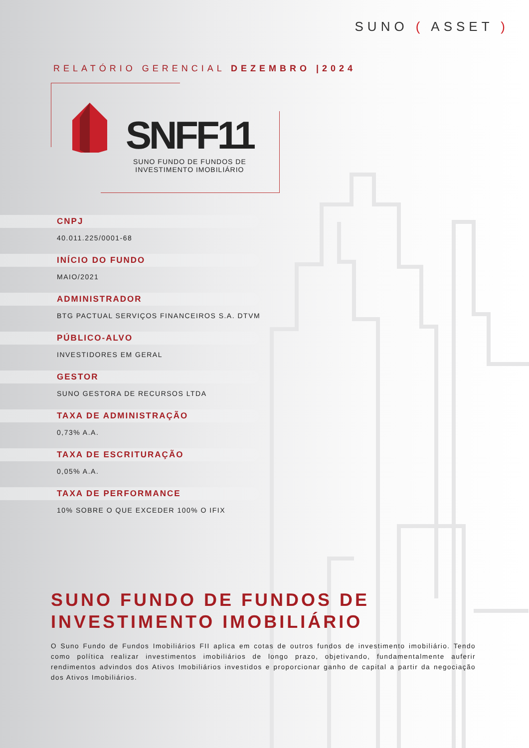SUNO ( ASSET )
RELATÓRIO GERENCIAL DEZEMBRO |2024
SNFF11
SUNO FUNDO DE FUNDOS DE
INVESTIMENTO IMOBILIÁRIO
CNPJ
40.011.225/0001-68
INÍCIO DO FUNDO
MAIO/2021
ADMINISTRADOR
BTG PACTUAL SERVIÇOS FINANCEIROS S.A. DTVM
PÚBLICO-ALVO
INVESTIDORES EM GERAL
GESTOR
SUNO GESTORA DE RECURSOS LTDA
TAXA DE ADMINISTRAÇÃO
0,73% A.A.
TAXA DE ESCRITURAÇÃO
0,05% A.A.
TAXA DE PERFORMANCE
10% SOBRE O QUE EXCEDER 100% O IFIX
SUNO FUNDO DE FUNDOS DE
INVESTIMENTO IMOBILIÁRIO
O Suno Fundo de Fundos Imobiliários FII aplica em cotas de outros fundos de investimento imobiliário. Tendo como política realizar investimentos imobiliários de longo prazo, objetivando, fundamentalmente auferir rendimentos advindos dos Ativos Imobiliários investidos e proporcionar ganho de capital a partir da negociação dos Ativos Imobiliários.